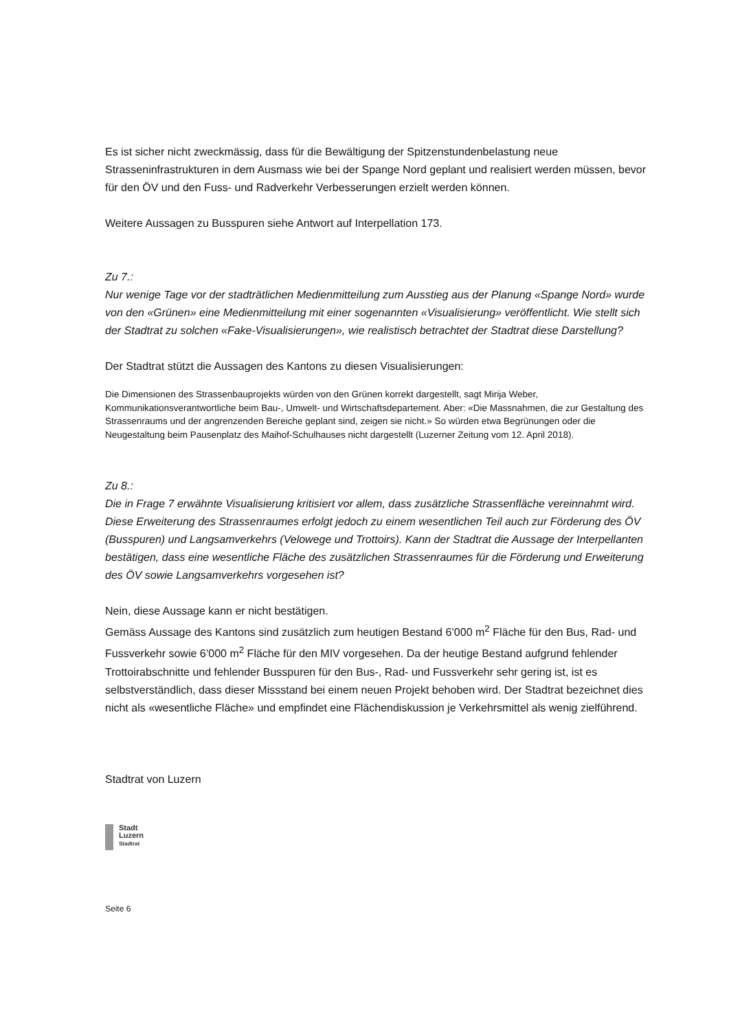Es ist sicher nicht zweckmässig, dass für die Bewältigung der Spitzenstundenbelastung neue Strasseninfrastrukturen in dem Ausmass wie bei der Spange Nord geplant und realisiert werden müssen, bevor für den ÖV und den Fuss- und Radverkehr Verbesserungen erzielt werden können.
Weitere Aussagen zu Busspuren siehe Antwort auf Interpellation 173.
Zu 7.:
Nur wenige Tage vor der stadträtlichen Medienmitteilung zum Ausstieg aus der Planung «Spange Nord» wurde von den «Grünen» eine Medienmitteilung mit einer sogenannten «Visualisierung» veröffentlicht. Wie stellt sich der Stadtrat zu solchen «Fake-Visualisierungen», wie realistisch betrachtet der Stadtrat diese Darstellung?
Der Stadtrat stützt die Aussagen des Kantons zu diesen Visualisierungen:
Die Dimensionen des Strassenbauprojekts würden von den Grünen korrekt dargestellt, sagt Mirija Weber, Kommunikationsverantwortliche beim Bau-, Umwelt- und Wirtschaftsdepartement. Aber: «Die Massnahmen, die zur Gestaltung des Strassenraums und der angrenzenden Bereiche geplant sind, zeigen sie nicht.» So würden etwa Begrünungen oder die Neugestaltung beim Pausenplatz des Maihof-Schulhauses nicht dargestellt (Luzerner Zeitung vom 12. April 2018).
Zu 8.:
Die in Frage 7 erwähnte Visualisierung kritisiert vor allem, dass zusätzliche Strassenfläche vereinnahmt wird. Diese Erweiterung des Strassenraumes erfolgt jedoch zu einem wesentlichen Teil auch zur Förderung des ÖV (Busspuren) und Langsamverkehrs (Velowege und Trottoirs). Kann der Stadtrat die Aussage der Interpellanten bestätigen, dass eine wesentliche Fläche des zusätzlichen Strassenraumes für die Förderung und Erweiterung des ÖV sowie Langsamverkehrs vorgesehen ist?
Nein, diese Aussage kann er nicht bestätigen.
Gemäss Aussage des Kantons sind zusätzlich zum heutigen Bestand 6’000 m<sup>2</sup> Fläche für den Bus, Rad- und Fussverkehr sowie 6’000 m<sup>2</sup> Fläche für den MIV vorgesehen. Da der heutige Bestand aufgrund fehlender Trottoirabschnitte und fehlender Busspuren für den Bus-, Rad- und Fussverkehr sehr gering ist, ist es selbstverständlich, dass dieser Missstand bei einem neuen Projekt behoben wird. Der Stadtrat bezeichnet dies nicht als «wesentliche Fläche» und empfindet eine Flächendiskussion je Verkehrsmittel als wenig zielführend.
Stadtrat von Luzern
Stadt
Luzern
Stadtrat
Seite 6